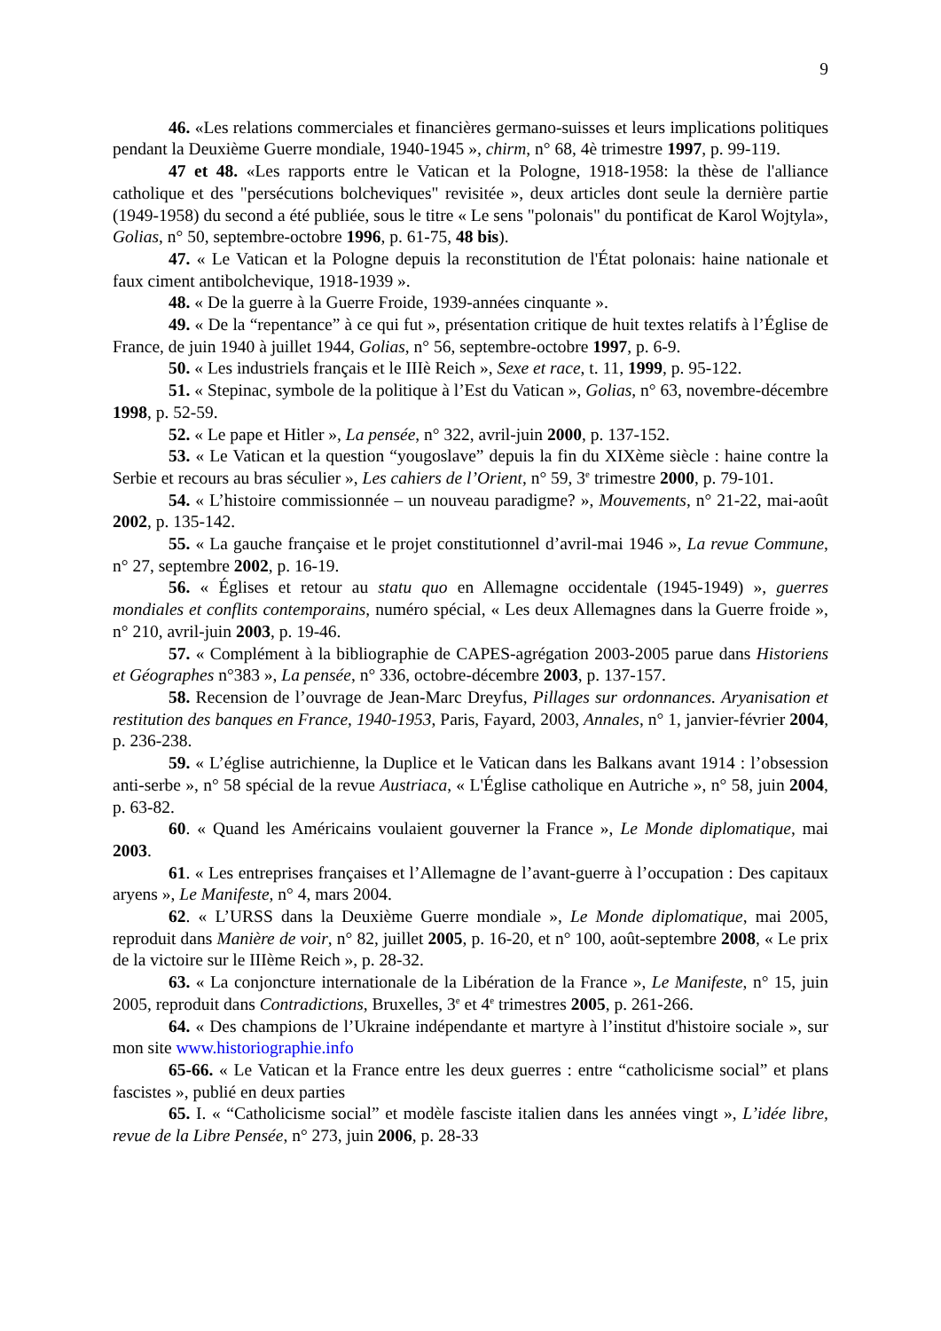9
46. «Les relations commerciales et financières germano-suisses et leurs implications politiques pendant la Deuxième Guerre mondiale, 1940-1945 », chirm, n° 68, 4è trimestre 1997, p. 99-119.
47 et 48. «Les rapports entre le Vatican et la Pologne, 1918-1958: la thèse de l'alliance catholique et des "persécutions bolcheviques" revisitée », deux articles dont seule la dernière partie (1949-1958) du second a été publiée, sous le titre « Le sens "polonais" du pontificat de Karol Wojtyla», Golias, n° 50, septembre-octobre 1996, p. 61-75, 48 bis).
47. « Le Vatican et la Pologne depuis la reconstitution de l'État polonais: haine nationale et faux ciment antibolchevique, 1918-1939 ».
48. « De la guerre à la Guerre Froide, 1939-années cinquante ».
49. « De la “repentance” à ce qui fut », présentation critique de huit textes relatifs à l’Église de France, de juin 1940 à juillet 1944, Golias, n° 56, septembre-octobre 1997, p. 6-9.
50. « Les industriels français et le IIIè Reich », Sexe et race, t. 11, 1999, p. 95-122.
51. « Stepinac, symbole de la politique à l’Est du Vatican », Golias, n° 63, novembre-décembre 1998, p. 52-59.
52. « Le pape et Hitler », La pensée, n° 322, avril-juin 2000, p. 137-152.
53. « Le Vatican et la question “yougoslave” depuis la fin du XIXème siècle : haine contre la Serbie et recours au bras séculier », Les cahiers de l’Orient, n° 59, 3<sup>e</sup> trimestre 2000, p. 79-101.
54. « L’histoire commissionnée – un nouveau paradigme? », Mouvements, n° 21-22, mai-août 2002, p. 135-142.
55. « La gauche française et le projet constitutionnel d’avril-mai 1946 », La revue Commune, n° 27, septembre 2002, p. 16-19.
56. « Églises et retour au statu quo en Allemagne occidentale (1945-1949) », guerres mondiales et conflits contemporains, numéro spécial, « Les deux Allemagnes dans la Guerre froide », n° 210, avril-juin 2003, p. 19-46.
57. « Complément à la bibliographie de CAPES-agrégation 2003-2005 parue dans Historiens et Géographes n°383 », La pensée, n° 336, octobre-décembre 2003, p. 137-157.
58. Recension de l’ouvrage de Jean-Marc Dreyfus, Pillages sur ordonnances. Aryanisation et restitution des banques en France, 1940-1953, Paris, Fayard, 2003, Annales, n° 1, janvier-février 2004, p. 236-238.
59. « L’église autrichienne, la Duplice et le Vatican dans les Balkans avant 1914 : l’obsession anti-serbe », n° 58 spécial de la revue Austriaca, « L'Église catholique en Autriche », n° 58, juin 2004, p. 63-82.
60. « Quand les Américains voulaient gouverner la France », Le Monde diplomatique, mai 2003.
61. « Les entreprises françaises et l’Allemagne de l’avant-guerre à l’occupation : Des capitaux aryens », Le Manifeste, n° 4, mars 2004.
62. « L’URSS dans la Deuxième Guerre mondiale », Le Monde diplomatique, mai 2005, reproduit dans Manière de voir, n° 82, juillet 2005, p. 16-20, et n° 100, août-septembre 2008, « Le prix de la victoire sur le IIIème Reich », p. 28-32.
63. « La conjoncture internationale de la Libération de la France », Le Manifeste, n° 15, juin 2005, reproduit dans Contradictions, Bruxelles, 3<sup>e</sup> et 4<sup>e</sup> trimestres 2005, p. 261-266.
64. « Des champions de l’Ukraine indépendante et martyre à l’institut d'histoire sociale », sur mon site www.historiographie.info
65-66. « Le Vatican et la France entre les deux guerres : entre “catholicisme social” et plans fascistes », publié en deux parties
65. I. « “Catholicisme social” et modèle fasciste italien dans les années vingt », L’idée libre, revue de la Libre Pensée, n° 273, juin 2006, p. 28-33